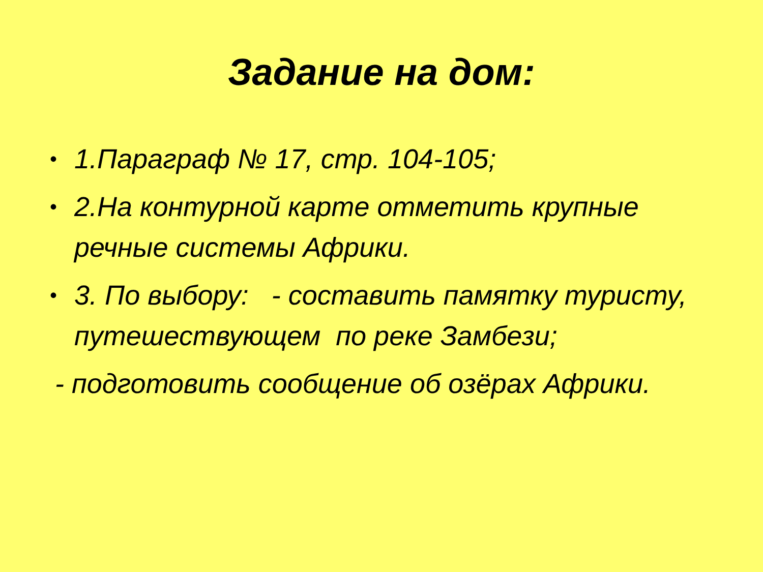Задание на дом:
• 1.Параграф № 17, стр. 104-105;
• 2.На контурной карте отметить крупные речные системы Африки.
• 3. По выбору: - составить памятку туристу, путешествующем по реке Замбези;
- подготовить сообщение об озёрах Африки.